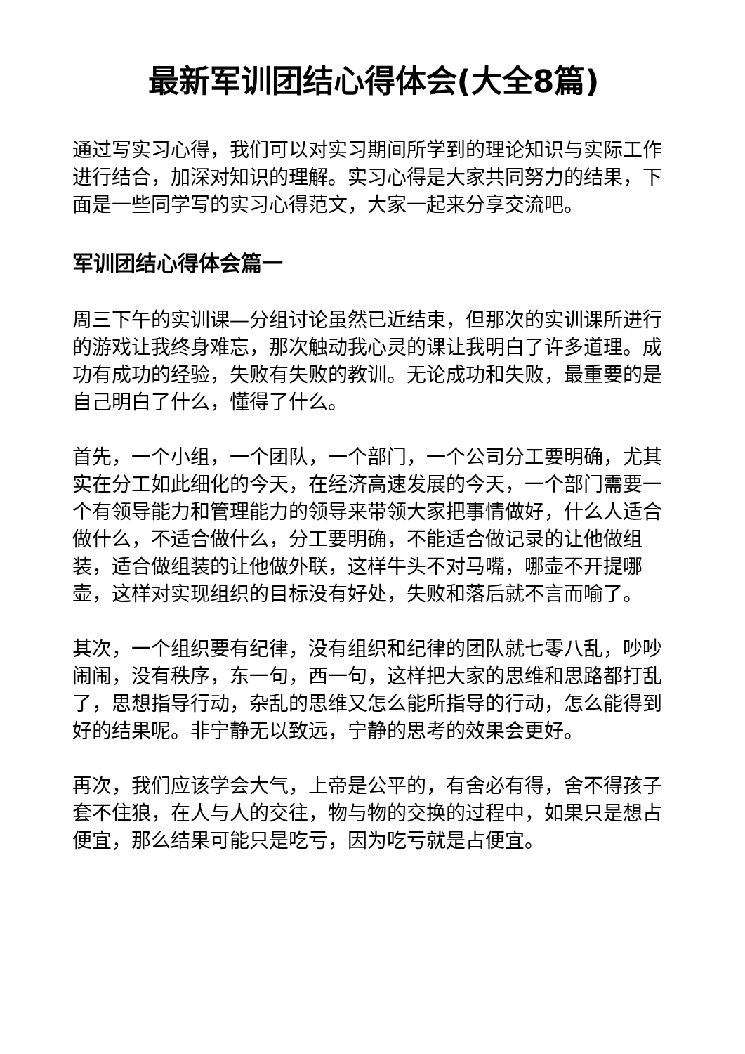最新军训团结心得体会(大全8篇)
通过写实习心得，我们可以对实习期间所学到的理论知识与实际工作进行结合，加深对知识的理解。实习心得是大家共同努力的结果，下面是一些同学写的实习心得范文，大家一起来分享交流吧。
军训团结心得体会篇一
周三下午的实训课—分组讨论虽然已近结束，但那次的实训课所进行的游戏让我终身难忘，那次触动我心灵的课让我明白了许多道理。成功有成功的经验，失败有失败的教训。无论成功和失败，最重要的是自己明白了什么，懂得了什么。
首先，一个小组，一个团队，一个部门，一个公司分工要明确，尤其实在分工如此细化的今天，在经济高速发展的今天，一个部门需要一个有领导能力和管理能力的领导来带领大家把事情做好，什么人适合做什么，不适合做什么，分工要明确，不能适合做记录的让他做组装，适合做组装的让他做外联，这样牛头不对马嘴，哪壶不开提哪壶，这样对实现组织的目标没有好处，失败和落后就不言而喻了。
其次，一个组织要有纪律，没有组织和纪律的团队就七零八乱，吵吵闹闹，没有秩序，东一句，西一句，这样把大家的思维和思路都打乱了，思想指导行动，杂乱的思维又怎么能所指导的行动，怎么能得到好的结果呢。非宁静无以致远，宁静的思考的效果会更好。
再次，我们应该学会大气，上帝是公平的，有舍必有得，舍不得孩子套不住狼，在人与人的交往，物与物的交换的过程中，如果只是想占便宜，那么结果可能只是吃亏，因为吃亏就是占便宜。